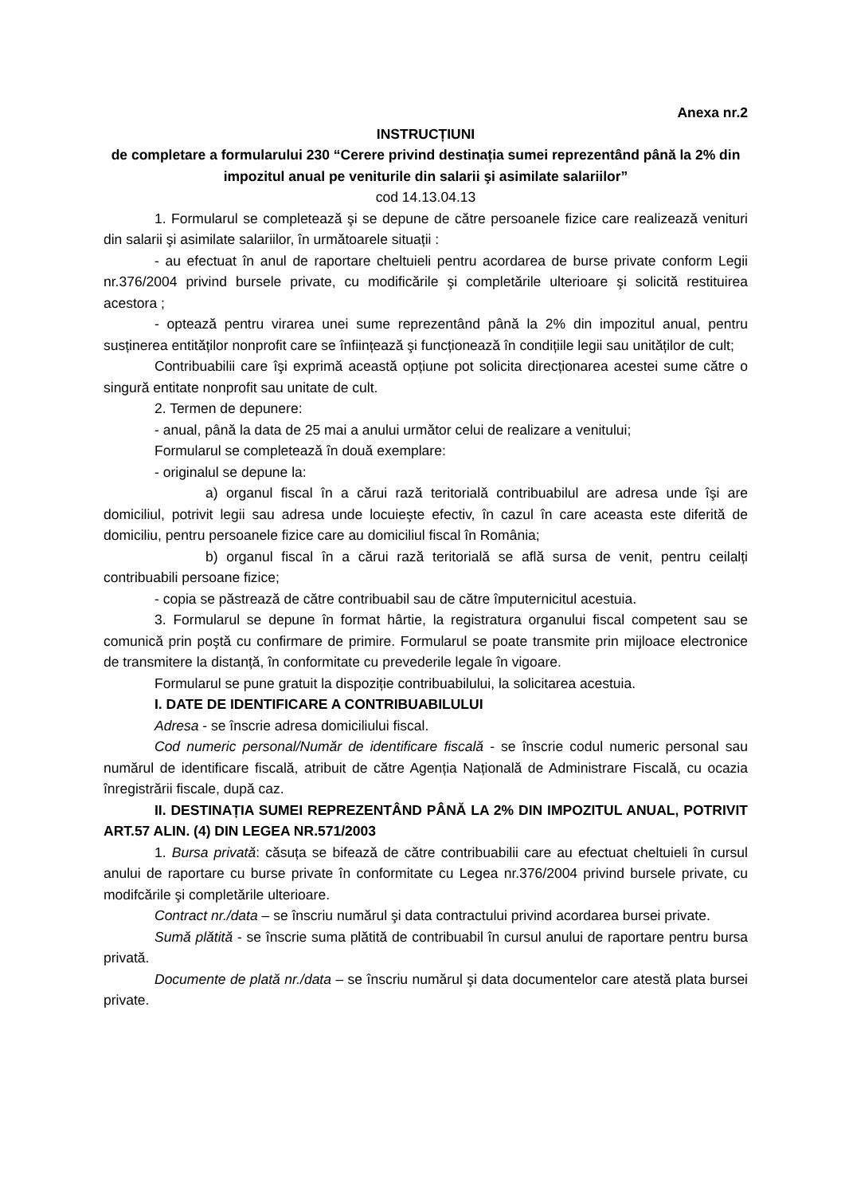Anexa nr.2
INSTRUCȚIUNI
de completare a formularului 230 “Cerere privind destinația sumei reprezentând până la 2% din impozitul anual pe veniturile din salarii şi asimilate salariilor”
cod 14.13.04.13
1. Formularul se completează şi se depune de către persoanele fizice care realizează venituri din salarii şi asimilate salariilor, în următoarele situații :
- au efectuat în anul de raportare cheltuieli pentru acordarea de burse private conform Legii nr.376/2004 privind bursele private, cu modificările şi completările ulterioare şi solicită restituirea acestora ;
- optează pentru virarea unei sume reprezentând până la 2% din impozitul anual, pentru susținerea entităților nonprofit care se înființează şi funcționează în condițiile legii sau unităților de cult;
Contribuabilii care îşi exprimă această opțiune pot solicita direcționarea acestei sume către o singură entitate nonprofit sau unitate de cult.
2. Termen de depunere:
- anual, până la data de 25 mai a anului următor celui de realizare a venitului;
Formularul se completează în două exemplare:
- originalul se depune la:
a) organul fiscal în a cărui rază teritorială contribuabilul are adresa unde îşi are domiciliul, potrivit legii sau adresa unde locuieşte efectiv, în cazul în care aceasta este diferită de domiciliu, pentru persoanele fizice care au domiciliul fiscal în România;
b) organul fiscal în a cărui rază teritorială se află sursa de venit, pentru ceilalți contribuabili persoane fizice;
- copia se păstrează de către contribuabil sau de către împuternicitul acestuia.
3. Formularul se depune în format hârtie, la registratura organului fiscal competent sau se comunică prin poştă cu confirmare de primire. Formularul se poate transmite prin mijloace electronice de transmitere la distanță, în conformitate cu prevederile legale în vigoare.
Formularul se pune gratuit la dispoziție contribuabilului, la solicitarea acestuia.
I. DATE DE IDENTIFICARE A CONTRIBUABILULUI
Adresa - se înscrie adresa domiciliului fiscal.
Cod numeric personal/Număr de identificare fiscală - se înscrie codul numeric personal sau numărul de identificare fiscală, atribuit de către Agenția Națională de Administrare Fiscală, cu ocazia înregistrării fiscale, după caz.
II. DESTINAȚIA SUMEI REPREZENTÂND PÂNĂ LA 2% DIN IMPOZITUL ANUAL, POTRIVIT ART.57 ALIN. (4) DIN LEGEA NR.571/2003
1. Bursa privată: căsuța se bifează de către contribuabilii care au efectuat cheltuieli în cursul anului de raportare cu burse private în conformitate cu Legea nr.376/2004 privind bursele private, cu modifcările şi completările ulterioare.
Contract nr./data – se înscriu numărul şi data contractului privind acordarea bursei private.
Sumă plătită - se înscrie suma plătită de contribuabil în cursul anului de raportare pentru bursa privată.
Documente de plată nr./data – se înscriu numărul şi data documentelor care atestă plata bursei private.